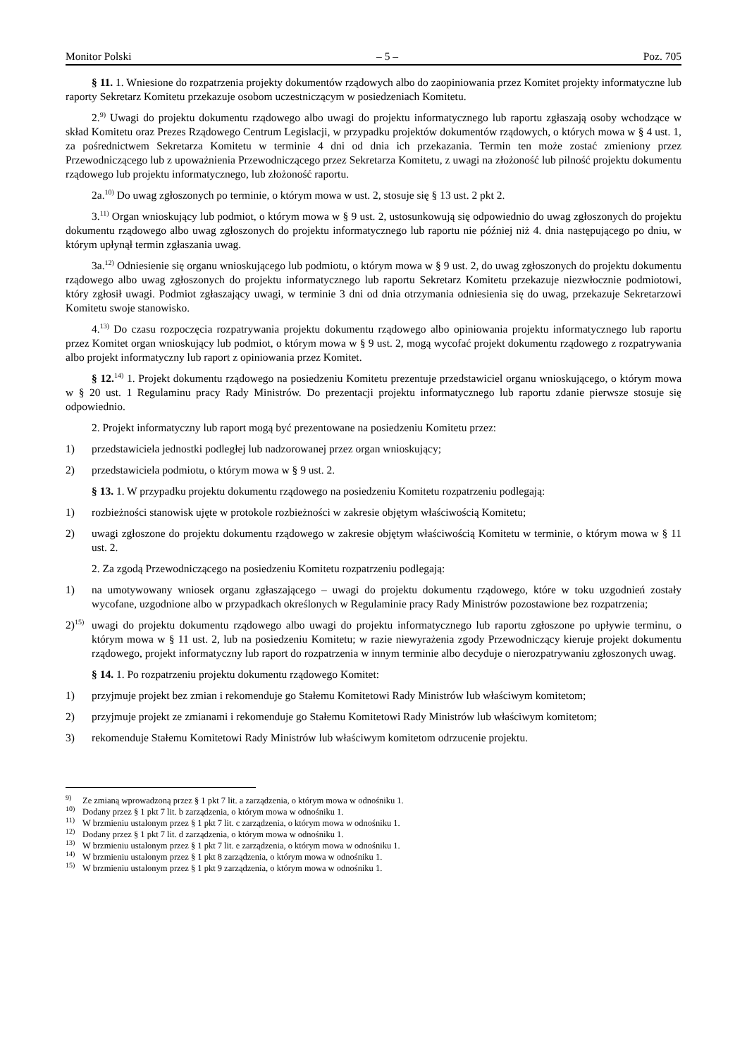Monitor Polski – 5 – Poz. 705
§ 11. 1. Wniesione do rozpatrzenia projekty dokumentów rządowych albo do zaopiniowania przez Komitet projekty informatyczne lub raporty Sekretarz Komitetu przekazuje osobom uczestniczącym w posiedzeniach Komitetu.
2.<sup>9)</sup> Uwagi do projektu dokumentu rządowego albo uwagi do projektu informatycznego lub raportu zgłaszają osoby wchodzące w skład Komitetu oraz Prezes Rządowego Centrum Legislacji, w przypadku projektów dokumentów rządowych, o których mowa w § 4 ust. 1, za pośrednictwem Sekretarza Komitetu w terminie 4 dni od dnia ich przekazania. Termin ten może zostać zmieniony przez Przewodniczącego lub z upoważnienia Przewodniczącego przez Sekretarza Komitetu, z uwagi na złożoność lub pilność projektu dokumentu rządowego lub projektu informatycznego, lub złożoność raportu.
2a.<sup>10)</sup> Do uwag zgłoszonych po terminie, o którym mowa w ust. 2, stosuje się § 13 ust. 2 pkt 2.
3.<sup>11)</sup> Organ wnioskujący lub podmiot, o którym mowa w § 9 ust. 2, ustosunkowują się odpowiednio do uwag zgłoszonych do projektu dokumentu rządowego albo uwag zgłoszonych do projektu informatycznego lub raportu nie później niż 4. dnia następującego po dniu, w którym upłynął termin zgłaszania uwag.
3a.<sup>12)</sup> Odniesienie się organu wnioskującego lub podmiotu, o którym mowa w § 9 ust. 2, do uwag zgłoszonych do projektu dokumentu rządowego albo uwag zgłoszonych do projektu informatycznego lub raportu Sekretarz Komitetu przekazuje niezwłocznie podmiotowi, który zgłosił uwagi. Podmiot zgłaszający uwagi, w terminie 3 dni od dnia otrzymania odniesienia się do uwag, przekazuje Sekretarzowi Komitetu swoje stanowisko.
4.<sup>13)</sup> Do czasu rozpoczęcia rozpatrywania projektu dokumentu rządowego albo opiniowania projektu informatycznego lub raportu przez Komitet organ wnioskujący lub podmiot, o którym mowa w § 9 ust. 2, mogą wycofać projekt dokumentu rządowego z rozpatrywania albo projekt informatyczny lub raport z opiniowania przez Komitet.
§ 12.<sup>14)</sup> 1. Projekt dokumentu rządowego na posiedzeniu Komitetu prezentuje przedstawiciel organu wnioskującego, o którym mowa w § 20 ust. 1 Regulaminu pracy Rady Ministrów. Do prezentacji projektu informatycznego lub raportu zdanie pierwsze stosuje się odpowiednio.
2. Projekt informatyczny lub raport mogą być prezentowane na posiedzeniu Komitetu przez:
1) przedstawiciela jednostki podległej lub nadzorowanej przez organ wnioskujący;
2) przedstawiciela podmiotu, o którym mowa w § 9 ust. 2.
§ 13. 1. W przypadku projektu dokumentu rządowego na posiedzeniu Komitetu rozpatrzeniu podlegają:
1) rozbieżności stanowisk ujęte w protokole rozbieżności w zakresie objętym właściwością Komitetu;
2) uwagi zgłoszone do projektu dokumentu rządowego w zakresie objętym właściwością Komitetu w terminie, o którym mowa w § 11 ust. 2.
2. Za zgodą Przewodniczącego na posiedzeniu Komitetu rozpatrzeniu podlegają:
1) na umotywowany wniosek organu zgłaszającego – uwagi do projektu dokumentu rządowego, które w toku uzgodnień zostały wycofane, uzgodnione albo w przypadkach określonych w Regulaminie pracy Rady Ministrów pozostawione bez rozpatrzenia;
2)<sup>15)</sup> uwagi do projektu dokumentu rządowego albo uwagi do projektu informatycznego lub raportu zgłoszone po upływie terminu, o którym mowa w § 11 ust. 2, lub na posiedzeniu Komitetu; w razie niewyrażenia zgody Przewodniczący kieruje projekt dokumentu rządowego, projekt informatyczny lub raport do rozpatrzenia w innym terminie albo decyduje o nierozpatrywaniu zgłoszonych uwag.
§ 14. 1. Po rozpatrzeniu projektu dokumentu rządowego Komitet:
1) przyjmuje projekt bez zmian i rekomenduje go Stałemu Komitetowi Rady Ministrów lub właściwym komitetom;
2) przyjmuje projekt ze zmianami i rekomenduje go Stałemu Komitetowi Rady Ministrów lub właściwym komitetom;
3) rekomenduje Stałemu Komitetowi Rady Ministrów lub właściwym komitetom odrzucenie projektu.
<sup>9)</sup> Ze zmianą wprowadzoną przez § 1 pkt 7 lit. a zarządzenia, o którym mowa w odnośniku 1.
<sup>10)</sup> Dodany przez § 1 pkt 7 lit. b zarządzenia, o którym mowa w odnośniku 1.
<sup>11)</sup> W brzmieniu ustalonym przez § 1 pkt 7 lit. c zarządzenia, o którym mowa w odnośniku 1.
<sup>12)</sup> Dodany przez § 1 pkt 7 lit. d zarządzenia, o którym mowa w odnośniku 1.
<sup>13)</sup> W brzmieniu ustalonym przez § 1 pkt 7 lit. e zarządzenia, o którym mowa w odnośniku 1.
<sup>14)</sup> W brzmieniu ustalonym przez § 1 pkt 8 zarządzenia, o którym mowa w odnośniku 1.
<sup>15)</sup> W brzmieniu ustalonym przez § 1 pkt 9 zarządzenia, o którym mowa w odnośniku 1.